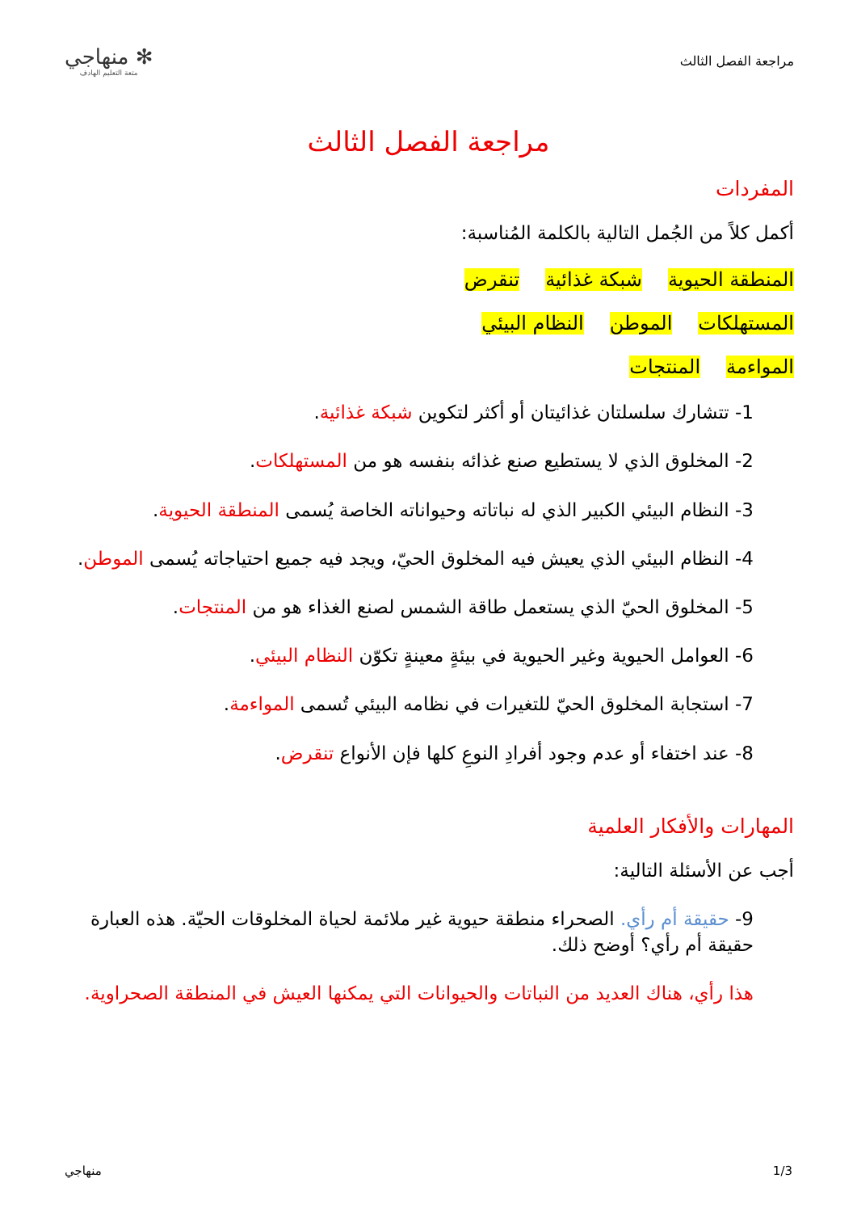مراجعة الفصل الثالث
✻ منهاجي
متعة التعليم الهادف
مراجعة الفصل الثالث
المفردات
أكمل كلاً من الجُمل التالية بالكلمة المُناسبة:
المنطقة الحيوية شبكة غذائية تنقرض
المستهلكات الموطن النظام البيئي
المواءمة المنتجات
1- تتشارك سلسلتان غذائيتان أو أكثر لتكوين شبكة غذائية.
2- المخلوق الذي لا يستطيع صنع غذائه بنفسه هو من المستهلكات.
3- النظام البيئي الكبير الذي له نباتاته وحيواناته الخاصة يُسمى المنطقة الحيوية.
4- النظام البيئي الذي يعيش فيه المخلوق الحيّ، ويجد فيه جميع احتياجاته يُسمى الموطن.
5- المخلوق الحيّ الذي يستعمل طاقة الشمس لصنع الغذاء هو من المنتجات.
6- العوامل الحيوية وغير الحيوية في بيئةٍ معينةٍ تكوّن النظام البيئي.
7- استجابة المخلوق الحيّ للتغيرات في نظامه البيئي تُسمى المواءمة.
8- عند اختفاء أو عدم وجود أفرادِ النوعِ كلها فإن الأنواع تنقرض.
المهارات والأفكار العلمية
أجب عن الأسئلة التالية:
9- حقيقة أم رأي. الصحراء منطقة حيوية غير ملائمة لحياة المخلوقات الحيّة. هذه العبارة حقيقة أم رأي؟ أوضح ذلك.
هذا رأي، هناك العديد من النباتات والحيوانات التي يمكنها العيش في المنطقة الصحراوية.
1/3 منهاجي